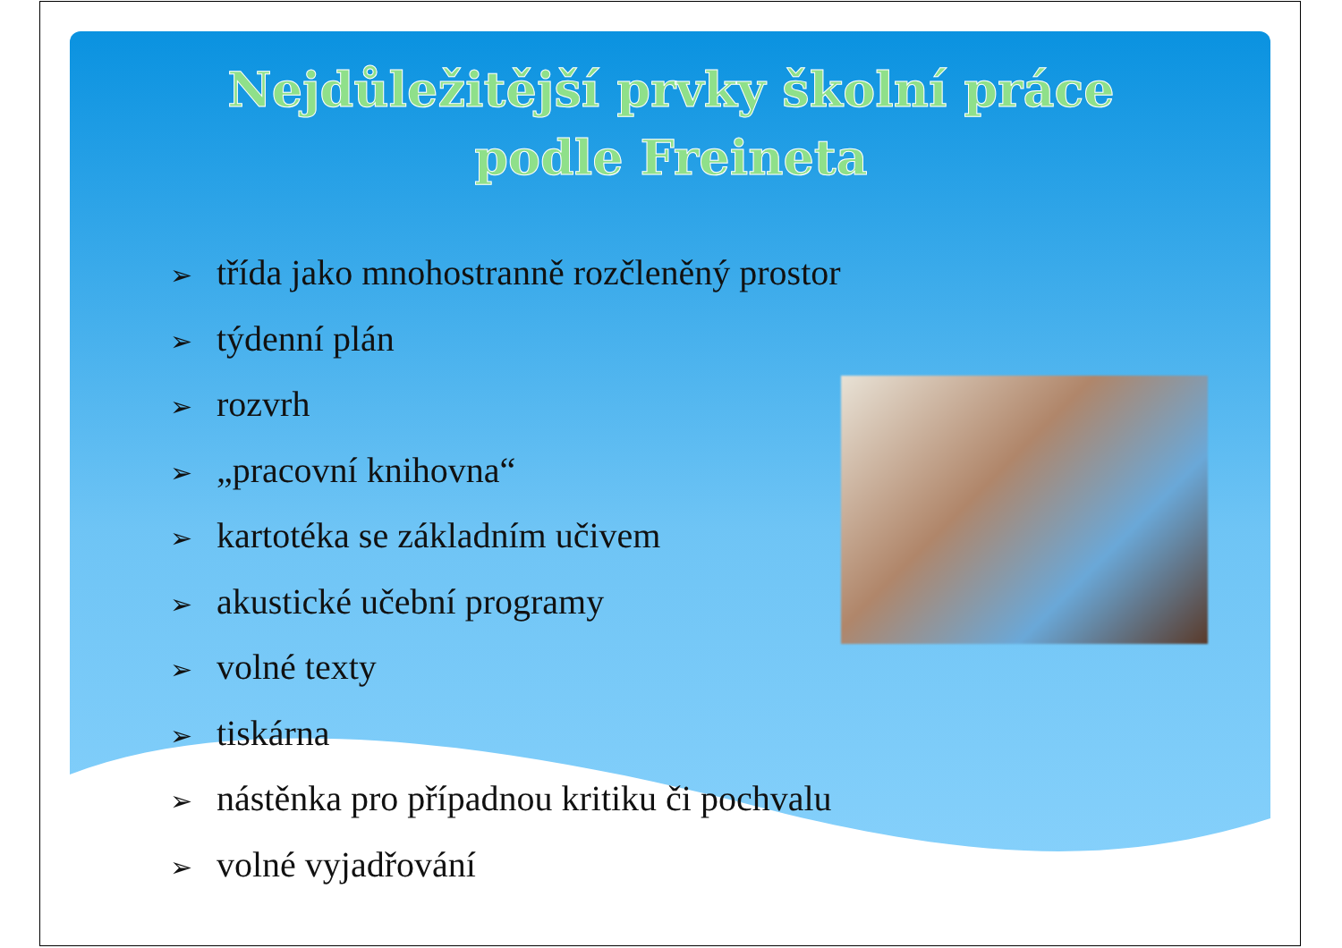Nejdůležitější prvky školní práce
podle Freineta
➢ třída jako mnohostranně rozčleněný prostor
➢ týdenní plán
➢ rozvrh
➢ „pracovní knihovna“
➢ kartotéka se základním učivem
➢ akustické učební programy
➢ volné texty
➢ tiskárna
➢ nástěnka pro případnou kritiku či pochvalu
➢ volné vyjadřování